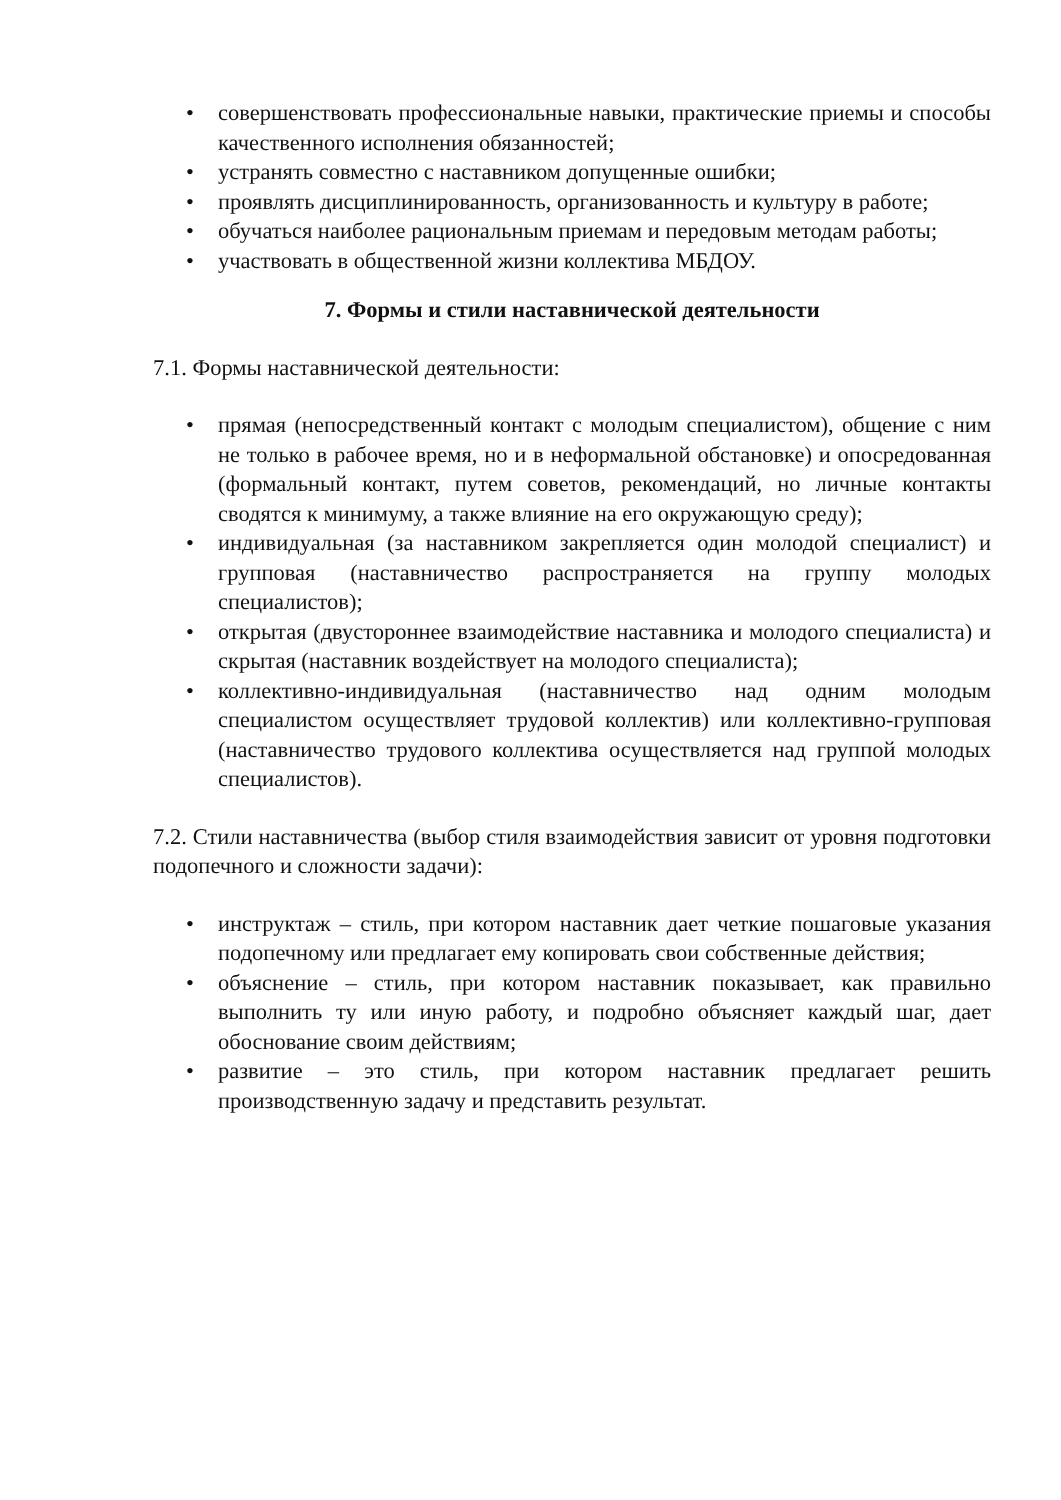• совершенствовать профессиональные навыки, практические приемы и способы качественного исполнения обязанностей;
• устранять совместно с наставником допущенные ошибки;
• проявлять дисциплинированность, организованность и культуру в работе;
• обучаться наиболее рациональным приемам и передовым методам работы;
• участвовать в общественной жизни коллектива МБДОУ.
7. Формы и стили наставнической деятельности
7.1. Формы наставнической деятельности:
• прямая (непосредственный контакт с молодым специалистом), общение с ним не только в рабочее время, но и в неформальной обстановке) и опосредованная (формальный контакт, путем советов, рекомендаций, но личные контакты сводятся к минимуму, а также влияние на его окружающую среду);
• индивидуальная (за наставником закрепляется один молодой специалист) и групповая (наставничество распространяется на группу молодых специалистов);
• открытая (двустороннее взаимодействие наставника и молодого специалиста) и скрытая (наставник воздействует на молодого специалиста);
• коллективно-индивидуальная (наставничество над одним молодым специалистом осуществляет трудовой коллектив) или коллективно-групповая (наставничество трудового коллектива осуществляется над группой молодых специалистов).
7.2. Стили наставничества (выбор стиля взаимодействия зависит от уровня подготовки подопечного и сложности задачи):
• инструктаж – стиль, при котором наставник дает четкие пошаговые указания подопечному или предлагает ему копировать свои собственные действия;
• объяснение – стиль, при котором наставник показывает, как правильно выполнить ту или иную работу, и подробно объясняет каждый шаг, дает обоснование своим действиям;
• развитие – это стиль, при котором наставник предлагает решить производственную задачу и представить результат.